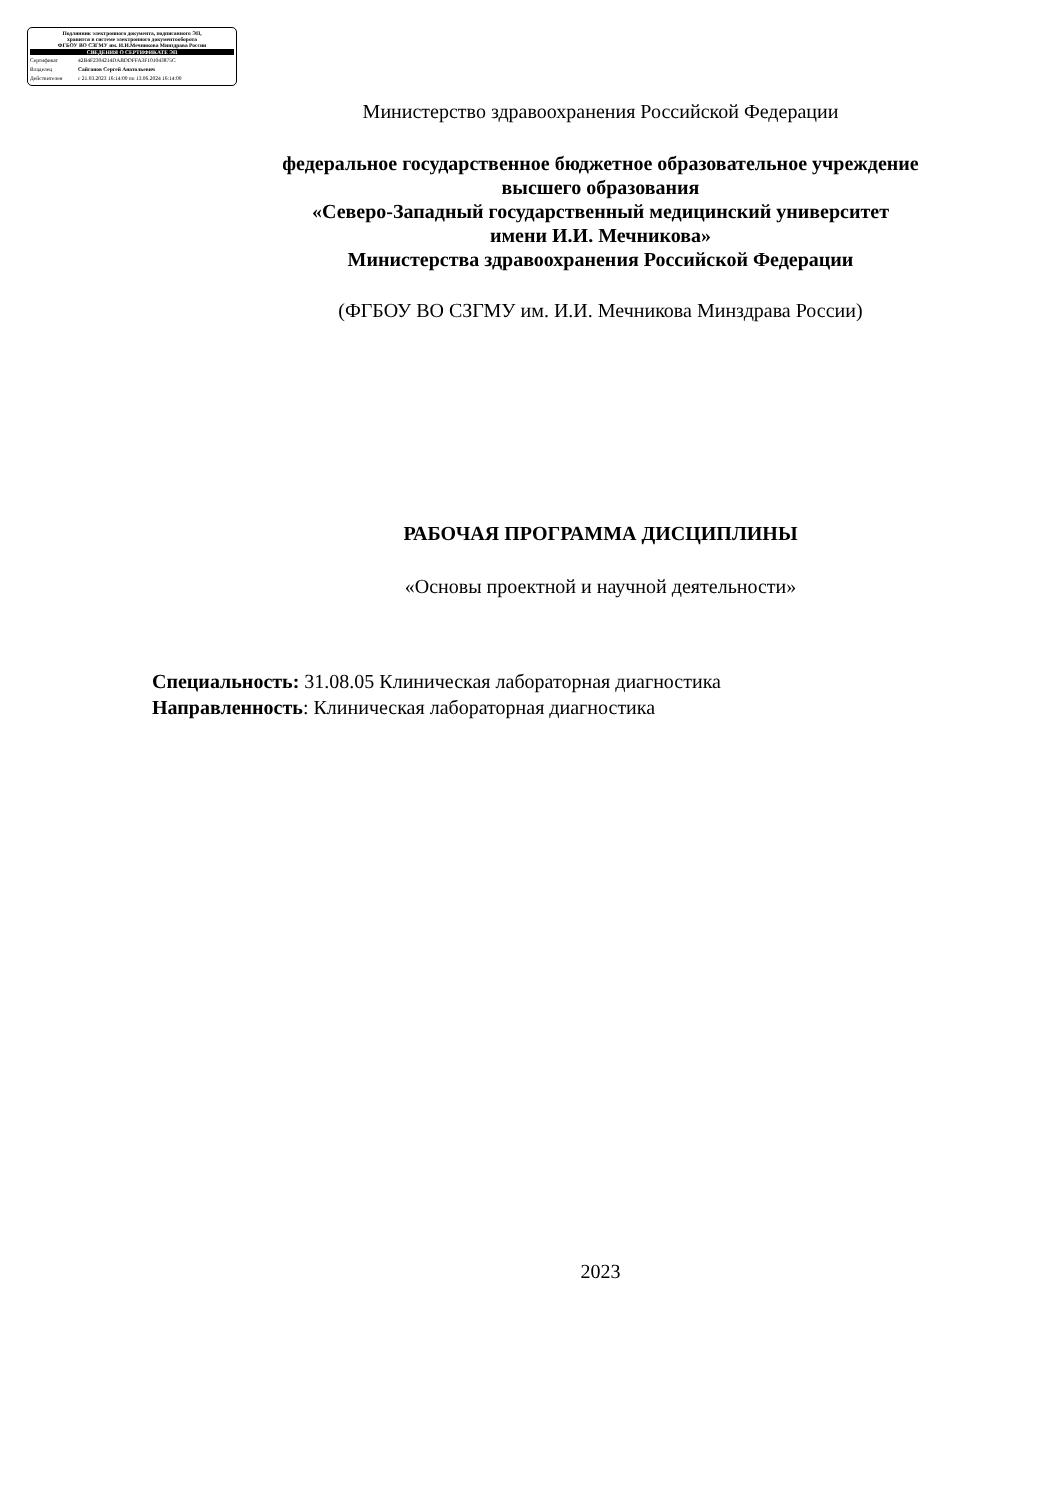Подлинник электронного документа, подписанного ЭП,
хранится в системе электронного документооборота
ФГБОУ ВО СЗГМУ им. И.И.Мечникова Минздрава России
СВЕДЕНИЯ О СЕРТИФИКАТЕ ЭП
Сертификат 42B4F2304214DABDDFFA3F101043875C
Владелец Сайганов Сергей Анатольевич
Действителен с 21.03.2023 16:14:00 по 13.06.2024 16:14:00
Министерство здравоохранения Российской Федерации
федеральное государственное бюджетное образовательное учреждение
высшего образования
«Северо-Западный государственный медицинский университет
имени И.И. Мечникова»
Министерства здравоохранения Российской Федерации
(ФГБОУ ВО СЗГМУ им. И.И. Мечникова Минздрава России)
РАБОЧАЯ ПРОГРАММА ДИСЦИПЛИНЫ
«Основы проектной и научной деятельности»
Специальность: 31.08.05 Клиническая лабораторная диагностика
Направленность: Клиническая лабораторная диагностика
2023